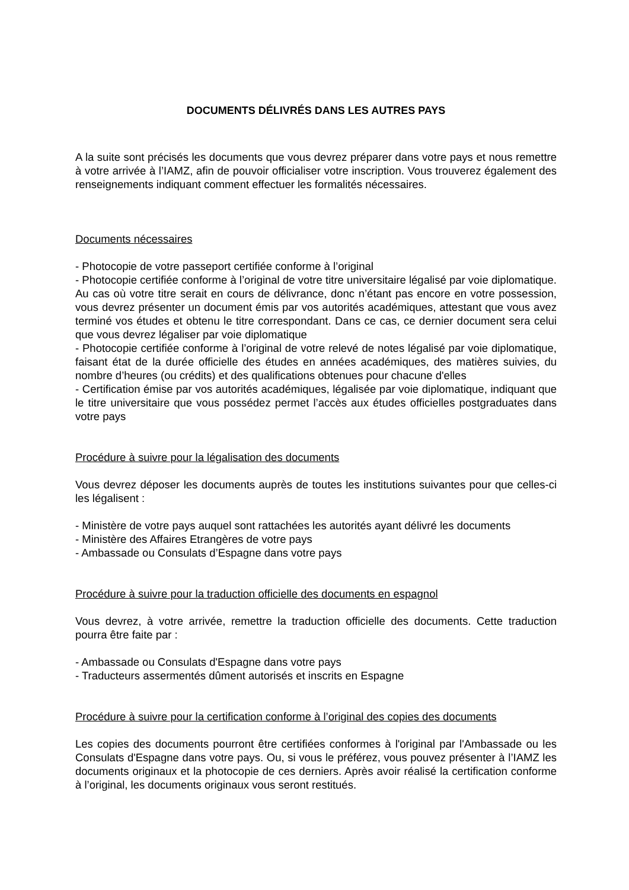DOCUMENTS DÉLIVRÉS DANS LES AUTRES PAYS
A la suite sont précisés les documents que vous devrez préparer dans votre pays et nous remettre à votre arrivée à l’IAMZ, afin de pouvoir officialiser votre inscription. Vous trouverez également des renseignements indiquant comment effectuer les formalités nécessaires.
Documents nécessaires
- Photocopie de votre passeport certifiée conforme à l’original
- Photocopie certifiée conforme à l’original de votre titre universitaire légalisé par voie diplomatique. Au cas où votre titre serait en cours de délivrance, donc n’étant pas encore en votre possession, vous devrez présenter un document émis par vos autorités académiques, attestant que vous avez terminé vos études et obtenu le titre correspondant. Dans ce cas, ce dernier document sera celui que vous devrez légaliser par voie diplomatique
- Photocopie certifiée conforme à l’original de votre relevé de notes légalisé par voie diplomatique, faisant état de la durée officielle des études en années académiques, des matières suivies, du nombre d’heures (ou crédits) et des qualifications obtenues pour chacune d'elles
- Certification émise par vos autorités académiques, légalisée par voie diplomatique, indiquant que le titre universitaire que vous possédez permet l’accès aux études officielles postgraduates dans votre pays
Procédure à suivre pour la légalisation des documents
Vous devrez déposer les documents auprès de toutes les institutions suivantes pour que celles-ci les légalisent :
- Ministère de votre pays auquel sont rattachées les autorités ayant délivré les documents
- Ministère des Affaires Etrangères de votre pays
- Ambassade ou Consulats d’Espagne dans votre pays
Procédure à suivre pour la traduction officielle des documents en espagnol
Vous devrez, à votre arrivée, remettre la traduction officielle des documents. Cette traduction pourra être faite par :
- Ambassade ou Consulats d'Espagne dans votre pays
- Traducteurs assermentés dûment autorisés et inscrits en Espagne
Procédure à suivre pour la certification conforme à l’original des copies des documents
Les copies des documents pourront être certifiées conformes à l'original par l'Ambassade ou les Consulats d'Espagne dans votre pays. Ou, si vous le préférez, vous pouvez présenter à l’IAMZ les documents originaux et la photocopie de ces derniers. Après avoir réalisé la certification conforme à l’original, les documents originaux vous seront restitués.